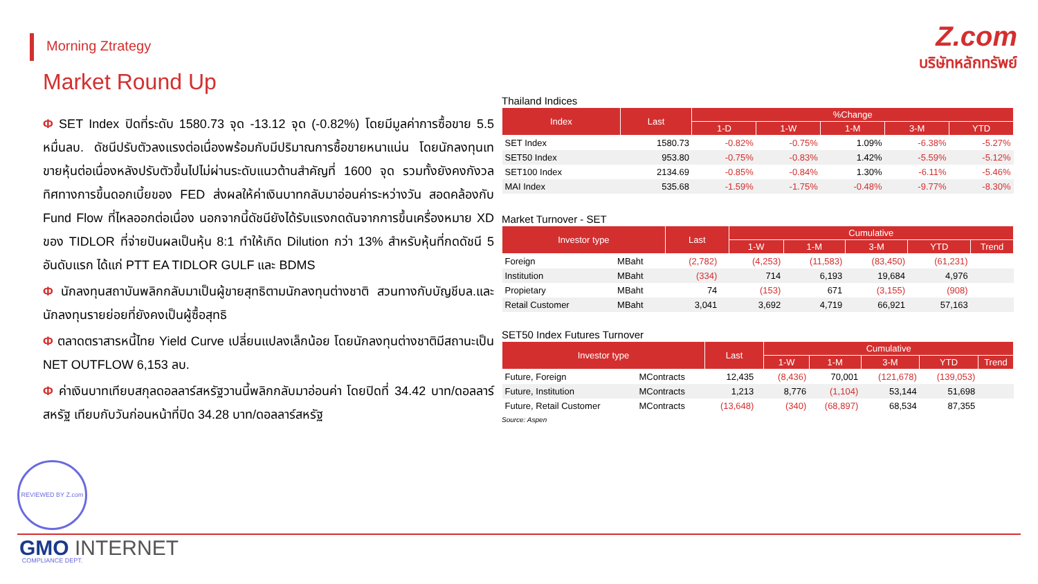Morning Ztrategy
Z.com
บริษัทหลักทรัพย์
Market Round Up
Φ SET Index ปิดที่ระดับ 1580.73 จุด -13.12 จุด (-0.82%) โดยมีมูลค่าการซื้อขาย 5.5 หมื่นลบ. ดัชนีปรับตัวลงแรงต่อเนื่องพร้อมกับมีปริมาณการซื้อขายหนาแน่น โดยนักลงทุนเทขายหุ้นต่อเนื่องหลังปรับตัวขึ้นไปไม่ผ่านระดับแนวต้านสำคัญที่ 1600 จุด รวมทั้งยังคงกังวลทิศทางการขึ้นดอกเบี้ยของ FED ส่งผลให้ค่าเงินบาทกลับมาอ่อนค่าระหว่างวัน สอดคล้องกับ Fund Flow ที่ไหลออกต่อเนื่อง นอกจากนี้ดัชนียังได้รับแรงกดดันจากการขึ้นเครื่องหมาย XD ของ TIDLOR ที่จ่ายปันผลเป็นหุ้น 8:1 ทำให้เกิด Dilution กว่า 13% สำหรับหุ้นที่กดดัชนี 5 อันดับแรก ได้แก่ PTT EA TIDLOR GULF และ BDMS
Φ นักลงทุนสถาบันพลิกกลับมาเป็นผู้ขายสุทธิตามนักลงทุนต่างชาติ สวนทางกับบัญชีบล.และนักลงทุนรายย่อยที่ยังคงเป็นผู้ซื้อสุทธิ
Φ ตลาดตราสารหนี้ไทย Yield Curve เปลี่ยนแปลงเล็กน้อย โดยนักลงทุนต่างชาติมีสถานะเป็น NET OUTFLOW 6,153 ลบ.
Φ ค่าเงินบาทเทียบสกุลดอลลาร์สหรัฐวานนี้พลิกกลับมาอ่อนค่า โดยปิดที่ 34.42 บาท/ดอลลาร์สหรัฐ เทียบกับวันก่อนหน้าที่ปิด 34.28 บาท/ดอลลาร์สหรัฐ
Thailand Indices
| Index | Last | %Change | | | | |
| --- | --- | --- | --- | --- | --- | --- |
| | | 1-D | 1-W | 1-M | 3-M | YTD |
| SET Index | 1580.73 | -0.82% | -0.75% | 1.09% | -6.38% | -5.27% |
| SET50 Index | 953.80 | -0.75% | -0.83% | 1.42% | -5.59% | -5.12% |
| SET100 Index | 2134.69 | -0.85% | -0.84% | 1.30% | -6.11% | -5.46% |
| MAI Index | 535.68 | -1.59% | -1.75% | -0.48% | -9.77% | -8.30% |
Market Turnover - SET
| Investor type | | Last | | Cumulative | | | | |
| --- | --- | --- | --- | --- | --- | --- | --- | --- |
| | | | | 1-W | 1-M | 3-M | YTD | Trend |
| Foreign | MBaht | (2,782) | | (4,253) | (11,583) | (83,450) | (61,231) | |
| Institution | MBaht | (334) | | 714 | 6,193 | 19,684 | 4,976 | |
| Propietary | MBaht | 74 | | (153) | 671 | (3,155) | (908) | |
| Retail Customer | MBaht | 3,041 | | 3,692 | 4,719 | 66,921 | 57,163 | |
SET50 Index Futures Turnover
| Investor type | | Last | | Cumulative | | | | |
| --- | --- | --- | --- | --- | --- | --- | --- | --- |
| | | | | 1-W | 1-M | 3-M | YTD | Trend |
| Future, Foreign | MContracts | 12,435 | | (8,436) | 70,001 | (121,678) | (139,053) | |
| Future, Institution | MContracts | 1,213 | | 8,776 | (1,104) | 53,144 | 51,698 | |
| Future, Retail Customer | MContracts | (13,648) | | (340) | (68,897) | 68,534 | 87,355 | |
Source: Aspen
REVIEWED BY Z.com COMPLIANCE DEPT.
GMO INTERNET